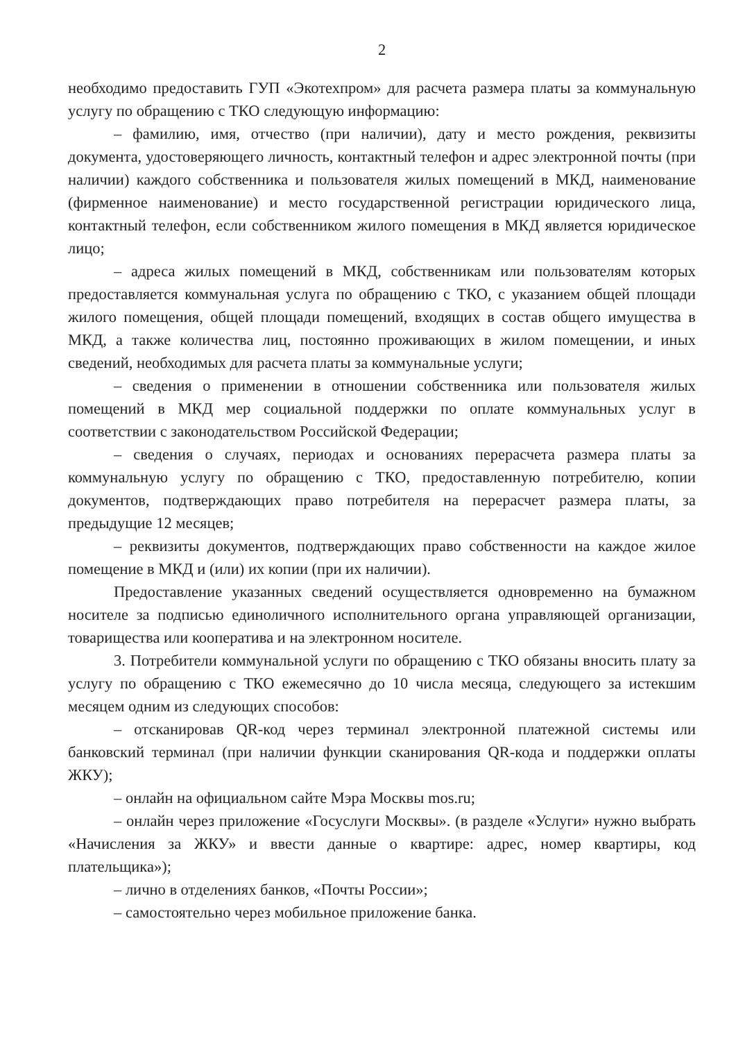2
необходимо предоставить ГУП «Экотехпром» для расчета размера платы за коммунальную услугу по обращению с ТКО следующую информацию:
– фамилию, имя, отчество (при наличии), дату и место рождения, реквизиты документа, удостоверяющего личность, контактный телефон и адрес электронной почты (при наличии) каждого собственника и пользователя жилых помещений в МКД, наименование (фирменное наименование) и место государственной регистрации юридического лица, контактный телефон, если собственником жилого помещения в МКД является юридическое лицо;
– адреса жилых помещений в МКД, собственникам или пользователям которых предоставляется коммунальная услуга по обращению с ТКО, с указанием общей площади жилого помещения, общей площади помещений, входящих в состав общего имущества в МКД, а также количества лиц, постоянно проживающих в жилом помещении, и иных сведений, необходимых для расчета платы за коммунальные услуги;
– сведения о применении в отношении собственника или пользователя жилых помещений в МКД мер социальной поддержки по оплате коммунальных услуг в соответствии с законодательством Российской Федерации;
– сведения о случаях, периодах и основаниях перерасчета размера платы за коммунальную услугу по обращению с ТКО, предоставленную потребителю, копии документов, подтверждающих право потребителя на перерасчет размера платы, за предыдущие 12 месяцев;
– реквизиты документов, подтверждающих право собственности на каждое жилое помещение в МКД и (или) их копии (при их наличии).
Предоставление указанных сведений осуществляется одновременно на бумажном носителе за подписью единоличного исполнительного органа управляющей организации, товарищества или кооператива и на электронном носителе.
3. Потребители коммунальной услуги по обращению с ТКО обязаны вносить плату за услугу по обращению с ТКО ежемесячно до 10 числа месяца, следующего за истекшим месяцем одним из следующих способов:
– отсканировав QR-код через терминал электронной платежной системы или банковский терминал (при наличии функции сканирования QR-кода и поддержки оплаты ЖКУ);
– онлайн на официальном сайте Мэра Москвы mos.ru;
– онлайн через приложение «Госуслуги Москвы». (в разделе «Услуги» нужно выбрать «Начисления за ЖКУ» и ввести данные о квартире: адрес, номер квартиры, код плательщика»);
– лично в отделениях банков, «Почты России»;
– самостоятельно через мобильное приложение банка.